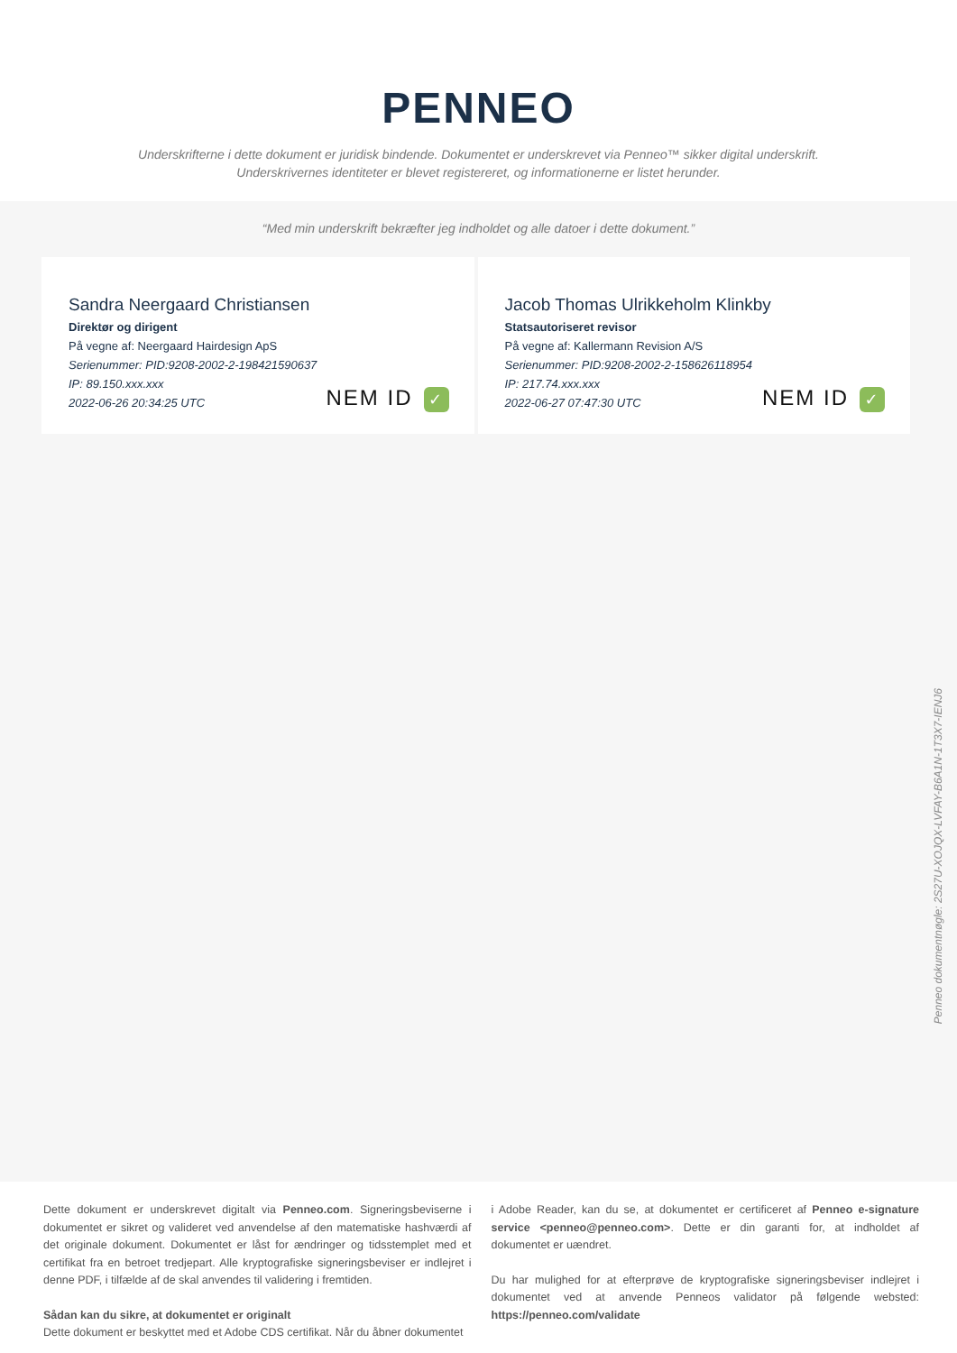PENNEO
Underskrifterne i dette dokument er juridisk bindende. Dokumentet er underskrevet via Penneo™ sikker digital underskrift.
Underskrivernes identiteter er blevet registereret, og informationerne er listet herunder.
“Med min underskrift bekræfter jeg indholdet og alle datoer i dette dokument.”
Sandra Neergaard Christiansen
Direktør og dirigent
På vegne af: Neergaard Hairdesign ApS
Serienummer: PID:9208-2002-2-198421590637
IP: 89.150.xxx.xxx
2022-06-26 20:34:25 UTC
NEM ID ✓
Jacob Thomas Ulrikkeholm Klinkby
Statsautoriseret revisor
På vegne af: Kallermann Revision A/S
Serienummer: PID:9208-2002-2-158626118954
IP: 217.74.xxx.xxx
2022-06-27 07:47:30 UTC
NEM ID ✓
Penneo dokumentnøgle: 2S27U-XOJQX-LVFAY-B6A1N-1T3X7-IENJ6
Dette dokument er underskrevet digitalt via Penneo.com. Signeringsbeviserne i dokumentet er sikret og valideret ved anvendelse af den matematiske hashværdi af det originale dokument. Dokumentet er låst for ændringer og tidsstemplet med et certifikat fra en betroet tredjepart. Alle kryptografiske signeringsbeviser er indlejret i denne PDF, i tilfælde af de skal anvendes til validering i fremtiden.
Sådan kan du sikre, at dokumentet er originalt
Dette dokument er beskyttet med et Adobe CDS certifikat. Når du åbner dokumentet
i Adobe Reader, kan du se, at dokumentet er certificeret af Penneo e-signature service <penneo@penneo.com>. Dette er din garanti for, at indholdet af dokumentet er uændret.
Du har mulighed for at efterprøve de kryptografiske signeringsbeviser indlejret i dokumentet ved at anvende Penneos validator på følgende websted: https://penneo.com/validate